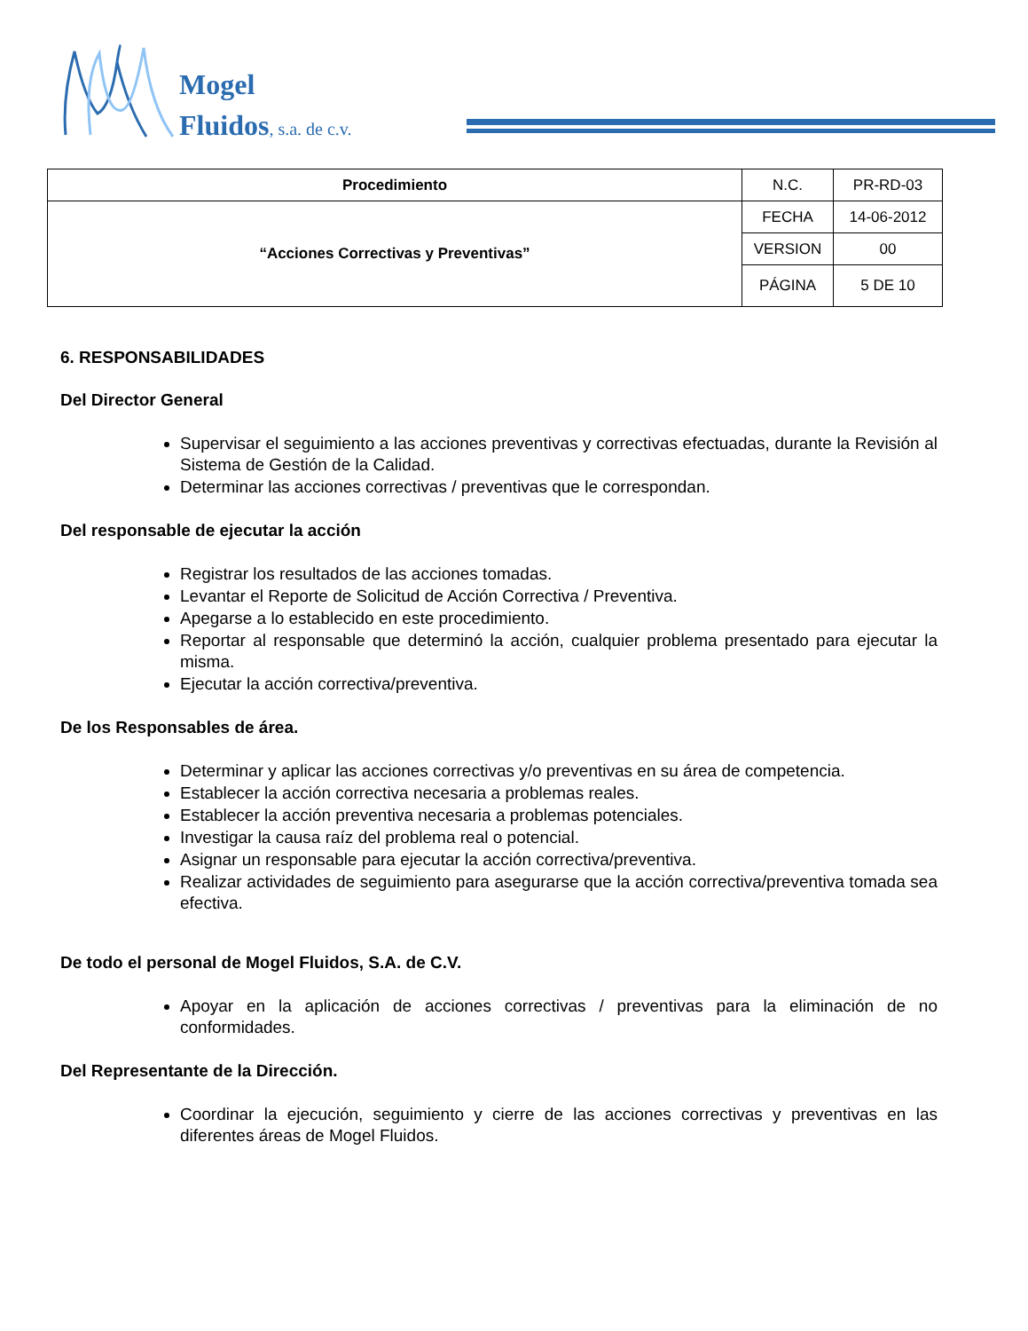Mogel
Fluidos, s.a. de c.v.
| Procedimiento | N.C. | PR-RD-03 |
| “Acciones Correctivas y Preventivas” | FECHA | 14-06-2012 |
| | VERSION | 00 |
| | PÁGINA | 5 DE 10 |
6. RESPONSABILIDADES
Del Director General
Supervisar el seguimiento a las acciones preventivas y correctivas efectuadas, durante la Revisión al Sistema de Gestión de la Calidad.
Determinar las acciones correctivas / preventivas que le correspondan.
Del responsable de ejecutar la acción
Registrar los resultados de las acciones tomadas.
Levantar el Reporte de Solicitud de Acción Correctiva / Preventiva.
Apegarse a lo establecido en este procedimiento.
Reportar al responsable que determinó la acción, cualquier problema presentado para ejecutar la misma.
Ejecutar la acción correctiva/preventiva.
De los Responsables de área.
Determinar y aplicar las acciones correctivas y/o preventivas en su área de competencia.
Establecer la acción correctiva necesaria a problemas reales.
Establecer la acción preventiva necesaria a problemas potenciales.
Investigar la causa raíz del problema real o potencial.
Asignar un responsable para ejecutar la acción correctiva/preventiva.
Realizar actividades de seguimiento para asegurarse que la acción correctiva/preventiva tomada sea efectiva.
De todo el personal de Mogel Fluidos, S.A. de C.V.
Apoyar en la aplicación de acciones correctivas / preventivas para la eliminación de no conformidades.
Del Representante de la Dirección.
Coordinar la ejecución, seguimiento y cierre de las acciones correctivas y preventivas en las diferentes áreas de Mogel Fluidos.